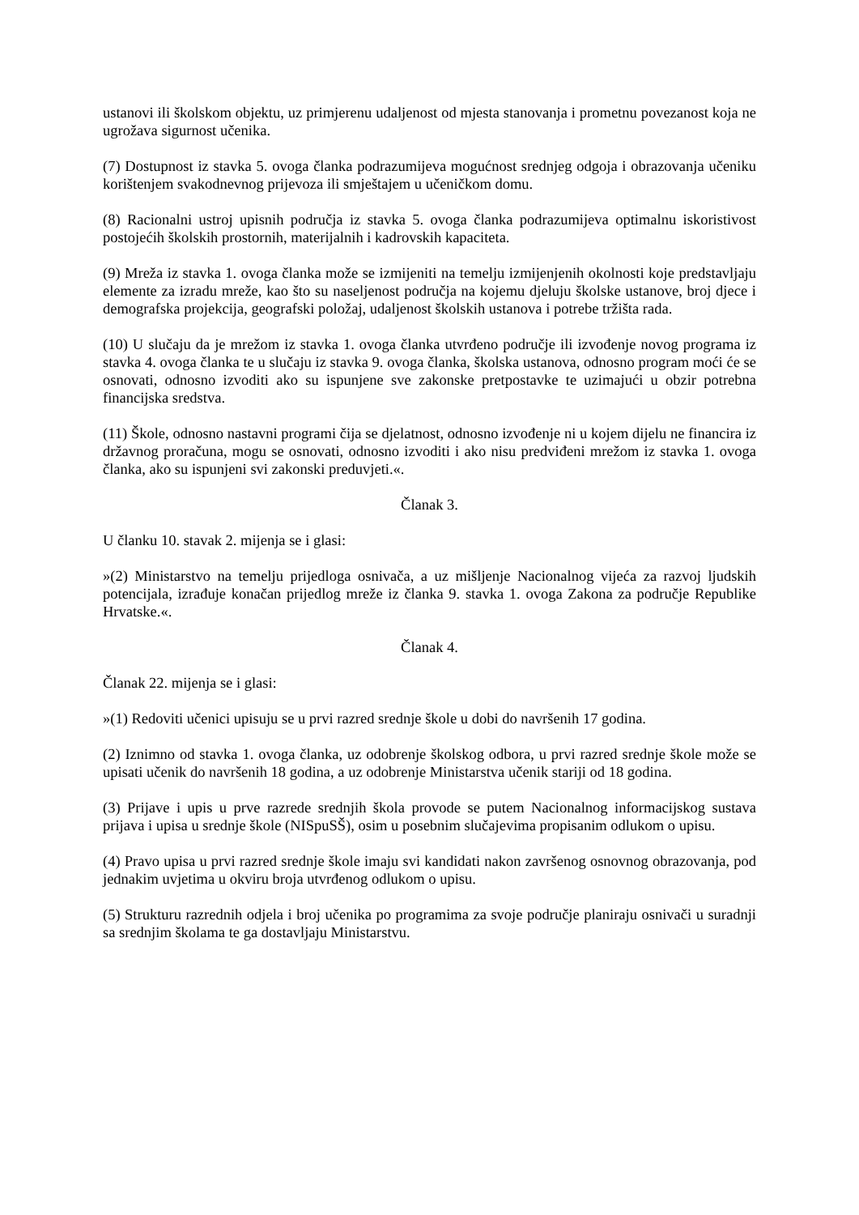ustanovi ili školskom objektu, uz primjerenu udaljenost od mjesta stanovanja i prometnu povezanost koja ne ugrožava sigurnost učenika.
(7) Dostupnost iz stavka 5. ovoga članka podrazumijeva mogućnost srednjeg odgoja i obrazovanja učeniku korištenjem svakodnevnog prijevoza ili smještajem u učeničkom domu.
(8) Racionalni ustroj upisnih područja iz stavka 5. ovoga članka podrazumijeva optimalnu iskoristivost postojećih školskih prostornih, materijalnih i kadrovskih kapaciteta.
(9) Mreža iz stavka 1. ovoga članka može se izmijeniti na temelju izmijenjenih okolnosti koje predstavljaju elemente za izradu mreže, kao što su naseljenost područja na kojemu djeluju školske ustanove, broj djece i demografska projekcija, geografski položaj, udaljenost školskih ustanova i potrebe tržišta rada.
(10) U slučaju da je mrežom iz stavka 1. ovoga članka utvrđeno područje ili izvođenje novog programa iz stavka 4. ovoga članka te u slučaju iz stavka 9. ovoga članka, školska ustanova, odnosno program moći će se osnovati, odnosno izvoditi ako su ispunjene sve zakonske pretpostavke te uzimajući u obzir potrebna financijska sredstva.
(11) Škole, odnosno nastavni programi čija se djelatnost, odnosno izvođenje ni u kojem dijelu ne financira iz državnog proračuna, mogu se osnovati, odnosno izvoditi i ako nisu predviđeni mrežom iz stavka 1. ovoga članka, ako su ispunjeni svi zakonski preduvjeti.«.
Članak 3.
U članku 10. stavak 2. mijenja se i glasi:
»(2) Ministarstvo na temelju prijedloga osnivača, a uz mišljenje Nacionalnog vijeća za razvoj ljudskih potencijala, izrađuje konačan prijedlog mreže iz članka 9. stavka 1. ovoga Zakona za područje Republike Hrvatske.«.
Članak 4.
Članak 22. mijenja se i glasi:
»(1) Redoviti učenici upisuju se u prvi razred srednje škole u dobi do navršenih 17 godina.
(2) Iznimno od stavka 1. ovoga članka, uz odobrenje školskog odbora, u prvi razred srednje škole može se upisati učenik do navršenih 18 godina, a uz odobrenje Ministarstva učenik stariji od 18 godina.
(3) Prijave i upis u prve razrede srednjih škola provode se putem Nacionalnog informacijskog sustava prijava i upisa u srednje škole (NISpuSŠ), osim u posebnim slučajevima propisanim odlukom o upisu.
(4) Pravo upisa u prvi razred srednje škole imaju svi kandidati nakon završenog osnovnog obrazovanja, pod jednakim uvjetima u okviru broja utvrđenog odlukom o upisu.
(5) Strukturu razrednih odjela i broj učenika po programima za svoje područje planiraju osnivači u suradnji sa srednjim školama te ga dostavljaju Ministarstvu.